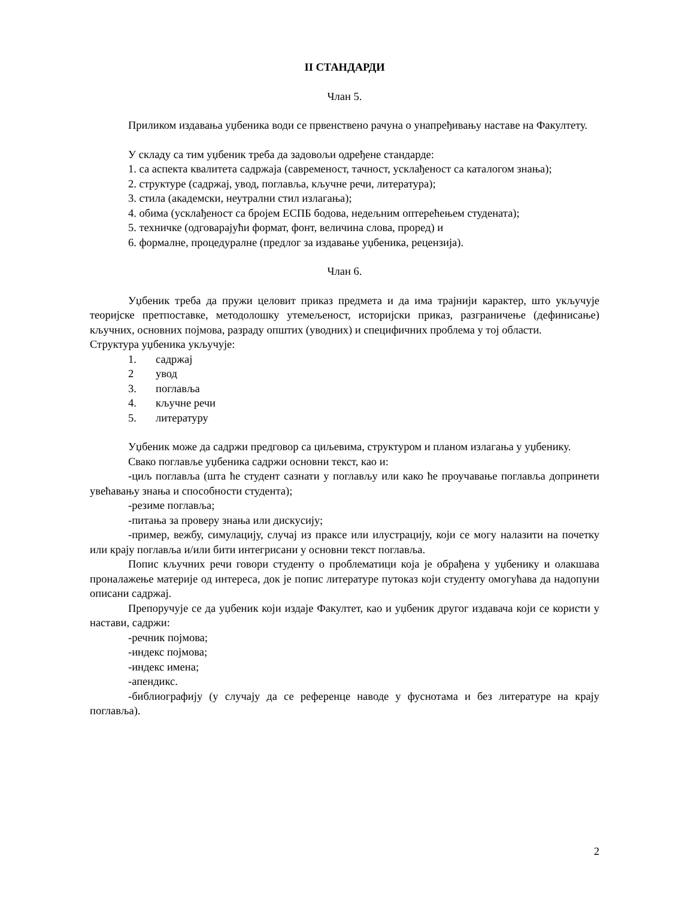II СТАНДАРДИ
Члан 5.
Приликом издавања уџбеника води се првенствено рачуна о унапређивању наставе на Факултету.
У складу са тим уџбеник треба да задовољи одређене стандарде:
1. са аспекта квалитета садржаја (савременост, тачност, усклађеност са каталогом знања);
2. структуре (садржај, увод, поглавља, кључне речи, литература);
3. стила (академски, неутрални стил излагања);
4. обима (усклађеност са бројем ЕСПБ бодова, недељним оптерећењем студената);
5. техничке (одговарајући формат, фонт, величина слова, проред) и
6. формалне, процедуралне (предлог за издавање уџбеника, рецензија).
Члан 6.
Уџбеник треба да пружи целовит приказ предмета и да има трајнији карактер, што укључује теоријске претпоставке, методолошку утемељеност, историјски приказ, разграничење (дефинисање) кључних, основних појмова, разраду општих (уводних) и специфичних проблема у тој области.
Структура уџбеника укључује:
1. садржај
2 увод
3. поглавља
4. кључне речи
5. литературу
Уџбеник може да садржи предговор са циљевима, структуром и планом излагања у уџбенику.
Свако поглавље уџбеника садржи основни текст, као и:
-циљ поглавља (шта ће студент сазнати у поглављу или како ће проучавање поглавља допринети увећавању знања и способности студента);
-резиме поглавља;
-питања за проверу знања или дискусију;
-пример, вежбу, симулацију, случај из праксе или илустрацију, који се могу налазити на почетку или крају поглавља и/или бити интегрисани у основни текст поглавља.
Попис кључних речи говори студенту о проблематици која је обрађена у уџбенику и олакшава проналажење материје од интереса, док је попис литературе путоказ који студенту омогућава да надопуни описани садржај.
Препоручује се да уџбеник који издаје Факултет, као и уџбеник другог издавача који се користи у настави, садржи:
-речник појмова;
-индекс појмова;
-индекс имена;
-апендикс.
-библиографију (у случају да се референце наводе у фуснотама и без литературе на крају поглавља).
2